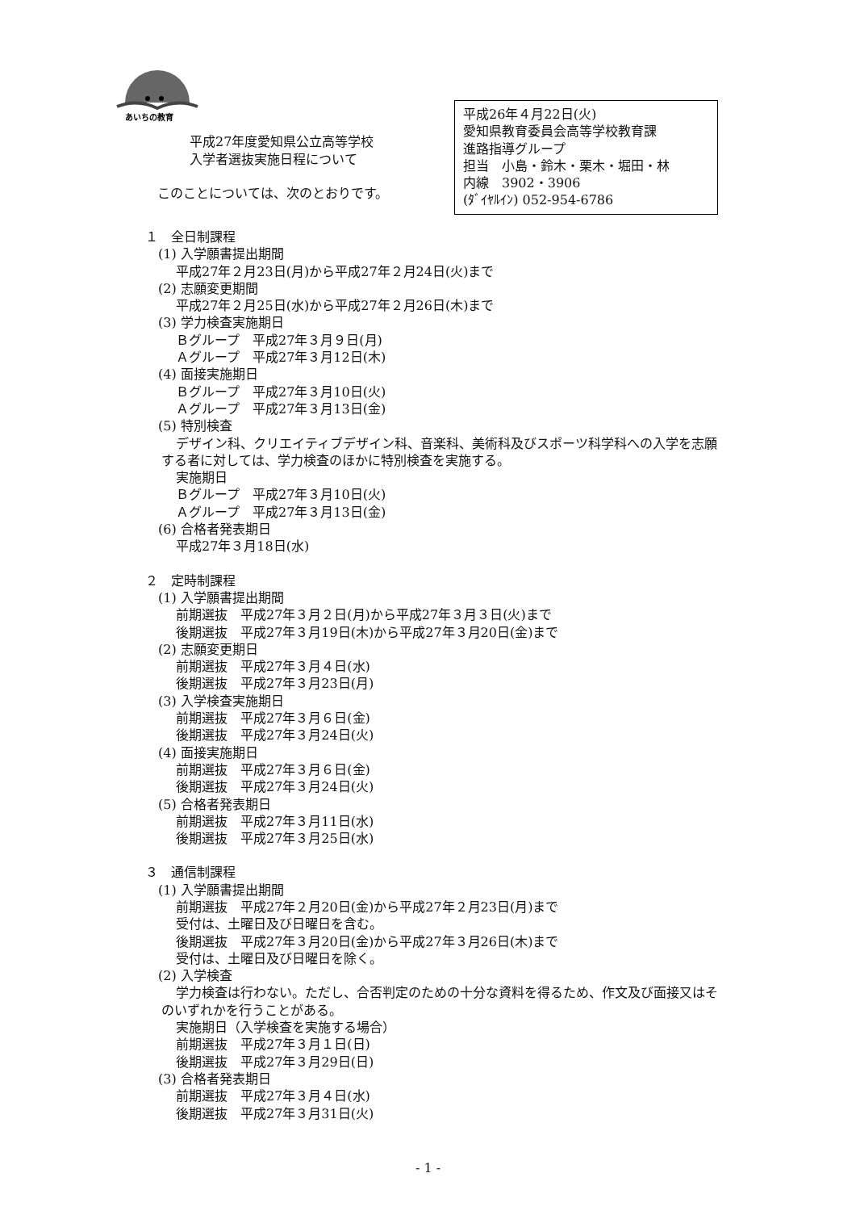あいちの教育
平成27年度愛知県公立高等学校
入学者選抜実施日程について
このことについては、次のとおりです。
平成26年４月22日(火)
愛知県教育委員会高等学校教育課
進路指導グループ
担当　小島・鈴木・栗木・堀田・林
内線　3902・3906
(ﾀﾞｲﾔﾙｲﾝ) 052-954-6786
１　全日制課程
(1) 入学願書提出期間
平成27年２月23日(月)から平成27年２月24日(火)まで
(2) 志願変更期間
平成27年２月25日(水)から平成27年２月26日(木)まで
(3) 学力検査実施期日
Ｂグループ　平成27年３月９日(月)
Ａグループ　平成27年３月12日(木)
(4) 面接実施期日
Ｂグループ　平成27年３月10日(火)
Ａグループ　平成27年３月13日(金)
(5) 特別検査
デザイン科、クリエイティブデザイン科、音楽科、美術科及びスポーツ科学科への入学を志願する者に対しては、学力検査のほかに特別検査を実施する。
実施期日
Ｂグループ　平成27年３月10日(火)
Ａグループ　平成27年３月13日(金)
(6) 合格者発表期日
平成27年３月18日(水)
２　定時制課程
(1) 入学願書提出期間
前期選抜　平成27年３月２日(月)から平成27年３月３日(火)まで
後期選抜　平成27年３月19日(木)から平成27年３月20日(金)まで
(2) 志願変更期日
前期選抜　平成27年３月４日(水)
後期選抜　平成27年３月23日(月)
(3) 入学検査実施期日
前期選抜　平成27年３月６日(金)
後期選抜　平成27年３月24日(火)
(4) 面接実施期日
前期選抜　平成27年３月６日(金)
後期選抜　平成27年３月24日(火)
(5) 合格者発表期日
前期選抜　平成27年３月11日(水)
後期選抜　平成27年３月25日(水)
３　通信制課程
(1) 入学願書提出期間
前期選抜　平成27年２月20日(金)から平成27年２月23日(月)まで
受付は、土曜日及び日曜日を含む。
後期選抜　平成27年３月20日(金)から平成27年３月26日(木)まで
受付は、土曜日及び日曜日を除く。
(2) 入学検査
学力検査は行わない。ただし、合否判定のための十分な資料を得るため、作文及び面接又はそのいずれかを行うことがある。
実施期日（入学検査を実施する場合）
前期選抜　平成27年３月１日(日)
後期選抜　平成27年３月29日(日)
(3) 合格者発表期日
前期選抜　平成27年３月４日(水)
後期選抜　平成27年３月31日(火)
- 1 -